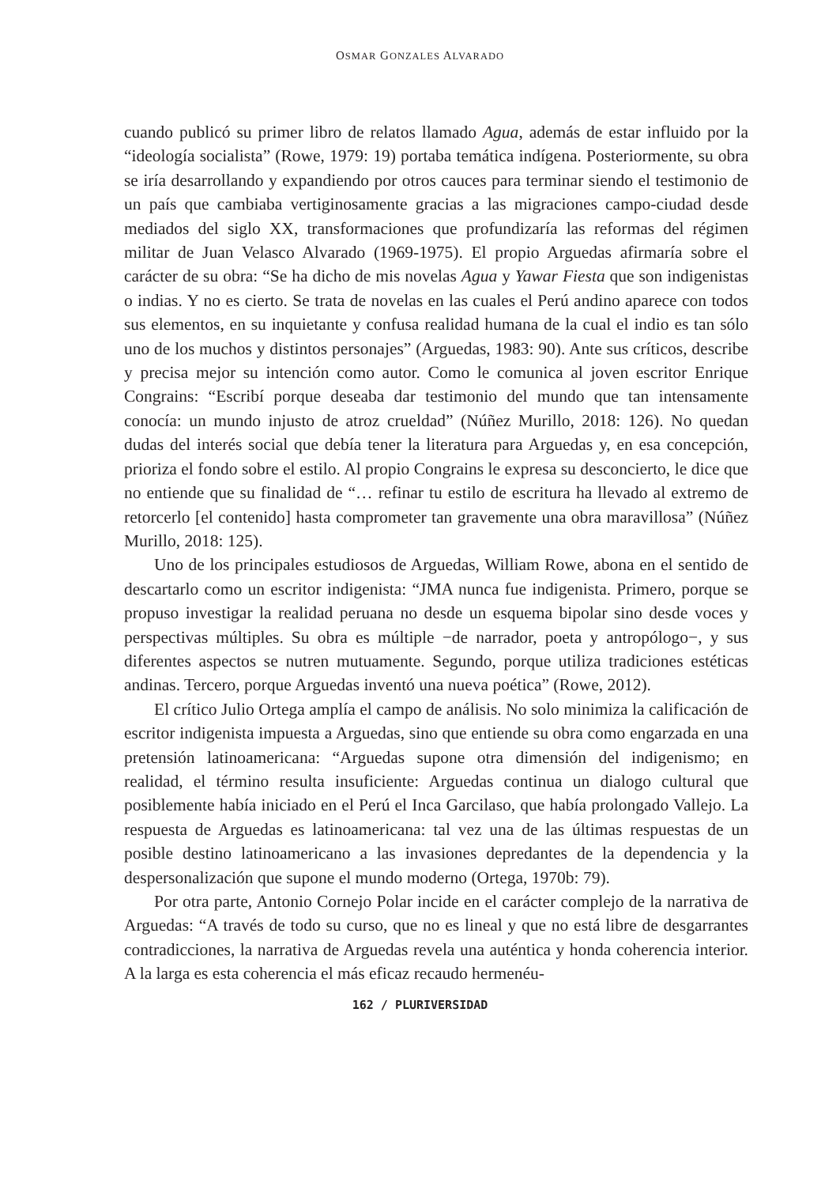OSMAR GONZALES ALVARADO
cuando publicó su primer libro de relatos llamado Agua, además de estar influido por la “ideología socialista” (Rowe, 1979: 19) portaba temática indígena. Posteriormente, su obra se iría desarrollando y expandiendo por otros cauces para terminar siendo el testimonio de un país que cambiaba vertiginosamente gracias a las migraciones campo-ciudad desde mediados del siglo XX, transformaciones que profundizaría las reformas del régimen militar de Juan Velasco Alvarado (1969-1975). El propio Arguedas afirmaría sobre el carácter de su obra: “Se ha dicho de mis novelas Agua y Yawar Fiesta que son indigenistas o indias. Y no es cierto. Se trata de novelas en las cuales el Perú andino aparece con todos sus elementos, en su inquietante y confusa realidad humana de la cual el indio es tan sólo uno de los muchos y distintos personajes” (Arguedas, 1983: 90). Ante sus críticos, describe y precisa mejor su intención como autor. Como le comunica al joven escritor Enrique Congrains: “Escribí porque deseaba dar testimonio del mundo que tan intensamente conocía: un mundo injusto de atroz crueldad” (Núñez Murillo, 2018: 126). No quedan dudas del interés social que debía tener la literatura para Arguedas y, en esa concepción, prioriza el fondo sobre el estilo. Al propio Congrains le expresa su desconcierto, le dice que no entiende que su finalidad de “… refinar tu estilo de escritura ha llevado al extremo de retorcerlo [el contenido] hasta comprometer tan gravemente una obra maravillosa” (Núñez Murillo, 2018: 125).
Uno de los principales estudiosos de Arguedas, William Rowe, abona en el sentido de descartarlo como un escritor indigenista: “JMA nunca fue indigenista. Primero, porque se propuso investigar la realidad peruana no desde un esquema bipolar sino desde voces y perspectivas múltiples. Su obra es múltiple −de narrador, poeta y antropólogo−, y sus diferentes aspectos se nutren mutuamente. Segundo, porque utiliza tradiciones estéticas andinas. Tercero, porque Arguedas inventó una nueva poética” (Rowe, 2012).
El crítico Julio Ortega amplía el campo de análisis. No solo minimiza la calificación de escritor indigenista impuesta a Arguedas, sino que entiende su obra como engarzada en una pretensión latinoamericana: “Arguedas supone otra dimensión del indigenismo; en realidad, el término resulta insuficiente: Arguedas continua un dialogo cultural que posiblemente había iniciado en el Perú el Inca Garcilaso, que había prolongado Vallejo. La respuesta de Arguedas es latinoamericana: tal vez una de las últimas respuestas de un posible destino latinoamericano a las invasiones depredantes de la dependencia y la despersonalización que supone el mundo moderno (Ortega, 1970b: 79).
Por otra parte, Antonio Cornejo Polar incide en el carácter complejo de la narrativa de Arguedas: “A través de todo su curso, que no es lineal y que no está libre de desgarrantes contradicciones, la narrativa de Arguedas revela una auténtica y honda coherencia interior. A la larga es esta coherencia el más eficaz recaudo hermenéu-
162 / PLURIVERSIDAD